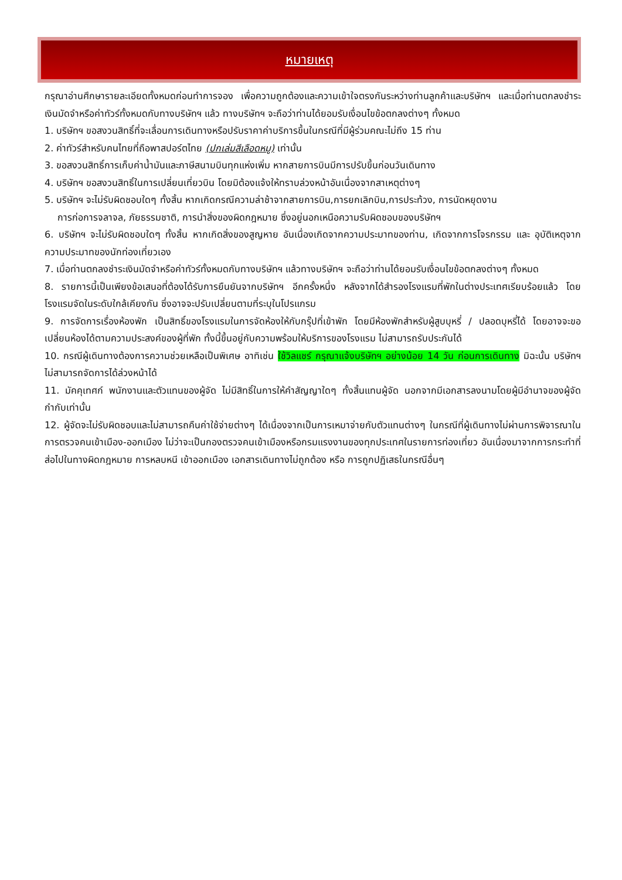หมายเหตุ
กรุณาอ่านศึกษารายละเอียดทั้งหมดก่อนทำการจอง เพื่อความถูกต้องและความเข้าใจตรงกันระหว่างท่านลูกค้าและบริษัทฯ และเมื่อท่านตกลงชำระเงินมัดจำหรือค่าทัวร์ทั้งหมดกับทางบริษัทฯ แล้ว ทางบริษัทฯ จะถือว่าท่านได้ยอมรับเงื่อนไขข้อตกลงต่างๆ ทั้งหมด
1. บริษัทฯ ขอสงวนสิทธิ์ที่จะเลื่อนการเดินทางหรือปรับราคาค่าบริการขึ้นในกรณีที่มีผู้ร่วมคณะไม่ถึง 15 ท่าน
2. ค่าทัวร์สำหรับคนไทยที่ถือพาสปอร์ตไทย (ปกเล่มสีเลือดหมู) เท่านั้น
3. ขอสงวนสิทธิ์การเก็บค่าน้ำมันและภาษีสนามบินทุกแห่งเพิ่ม หากสายการบินมีการปรับขึ้นก่อนวันเดินทาง
4. บริษัทฯ ขอสงวนสิทธิ์ในการเปลี่ยนเที่ยวบิน โดยมิต้องแจ้งให้ทราบล่วงหน้าอันเนื่องจากสาเหตุต่างๆ
5. บริษัทฯ จะไม่รับผิดชอบใดๆ ทั้งสิ้น หากเกิดกรณีความล่าช้าจากสายการบิน,การยกเลิกบิน,การประท้วง, การนัดหยุดงาน
การก่อการจลาจล, ภัยธรรมชาติ, การนำสิ่งของผิดกฎหมาย ซึ่งอยู่นอกเหนือความรับผิดชอบของบริษัทฯ
6. บริษัทฯ จะไม่รับผิดชอบใดๆ ทั้งสิ้น หากเกิดสิ่งของสูญหาย อันเนื่องเกิดจากความประมาทของท่าน, เกิดจากการโจรกรรม และ อุบัติเหตุจากความประมาทของนักท่องเที่ยวเอง
7. เมื่อท่านตกลงชำระเงินมัดจำหรือค่าทัวร์ทั้งหมดกับทางบริษัทฯ แล้วทางบริษัทฯ จะถือว่าท่านได้ยอมรับเงื่อนไขข้อตกลงต่างๆ ทั้งหมด
8. รายการนี้เป็นเพียงข้อเสนอที่ต้องได้รับการยืนยันจากบริษัทฯ อีกครั้งหนึ่ง หลังจากได้สำรองโรงแรมที่พักในต่างประเทศเรียบร้อยแล้ว โดยโรงแรมจัดในระดับใกล้เคียงกัน ซึ่งอาจจะปรับเปลี่ยนตามที่ระบุในโปรแกรม
9. การจัดการเรื่องห้องพัก เป็นสิทธิ์ของโรงแรมในการจัดห้องให้กับกรุ๊ปที่เข้าพัก โดยมีห้องพักสำหรับผู้สูบบุหรี่ / ปลอดบุหรี่ได้ โดยอาจจะขอเปลี่ยนห้องได้ตามความประสงค์ของผู้ที่พัก ทั้งนี้ขึ้นอยู่กับความพร้อมให้บริการของโรงแรม ไม่สามารถรับประกันได้
10. กรณีผู้เดินทางต้องการความช่วยเหลือเป็นพิเศษ อาทิเช่น ใช้วิลแชร์ กรุณาแจ้งบริษัทฯ อย่างน้อย 14 วัน ก่อนการเดินทาง มิฉะนั้น บริษัทฯ ไม่สามารถจัดการได้ล่วงหน้าได้
11. มัคคุเทศก์ พนักงานและตัวแทนของผู้จัด ไม่มีสิทธิ์ในการให้คำสัญญาใดๆ ทั้งสิ้นแทนผู้จัด นอกจากมีเอกสารลงนามโดยผู้มีอำนาจของผู้จัดกำกับเท่านั้น
12. ผู้จัดจะไม่รับผิดชอบและไม่สามารถคืนค่าใช้จ่ายต่างๆ ได้เนื่องจากเป็นการเหมาจ่ายกับตัวแทนต่างๆ ในกรณีที่ผู้เดินทางไม่ผ่านการพิจารณาในการตรวจคนเข้าเมือง-ออกเมือง ไม่ว่าจะเป็นกองตรวจคนเข้าเมืองหรือกรมแรงงานของทุกประเทศในรายการท่องเที่ยว อันเนื่องมาจากการกระทำที่ส่อไปในทางผิดกฎหมาย การหลบหนี เข้าออกเมือง เอกสารเดินทางไม่ถูกต้อง หรือ การถูกปฏิเสธในกรณีอื่นๆ